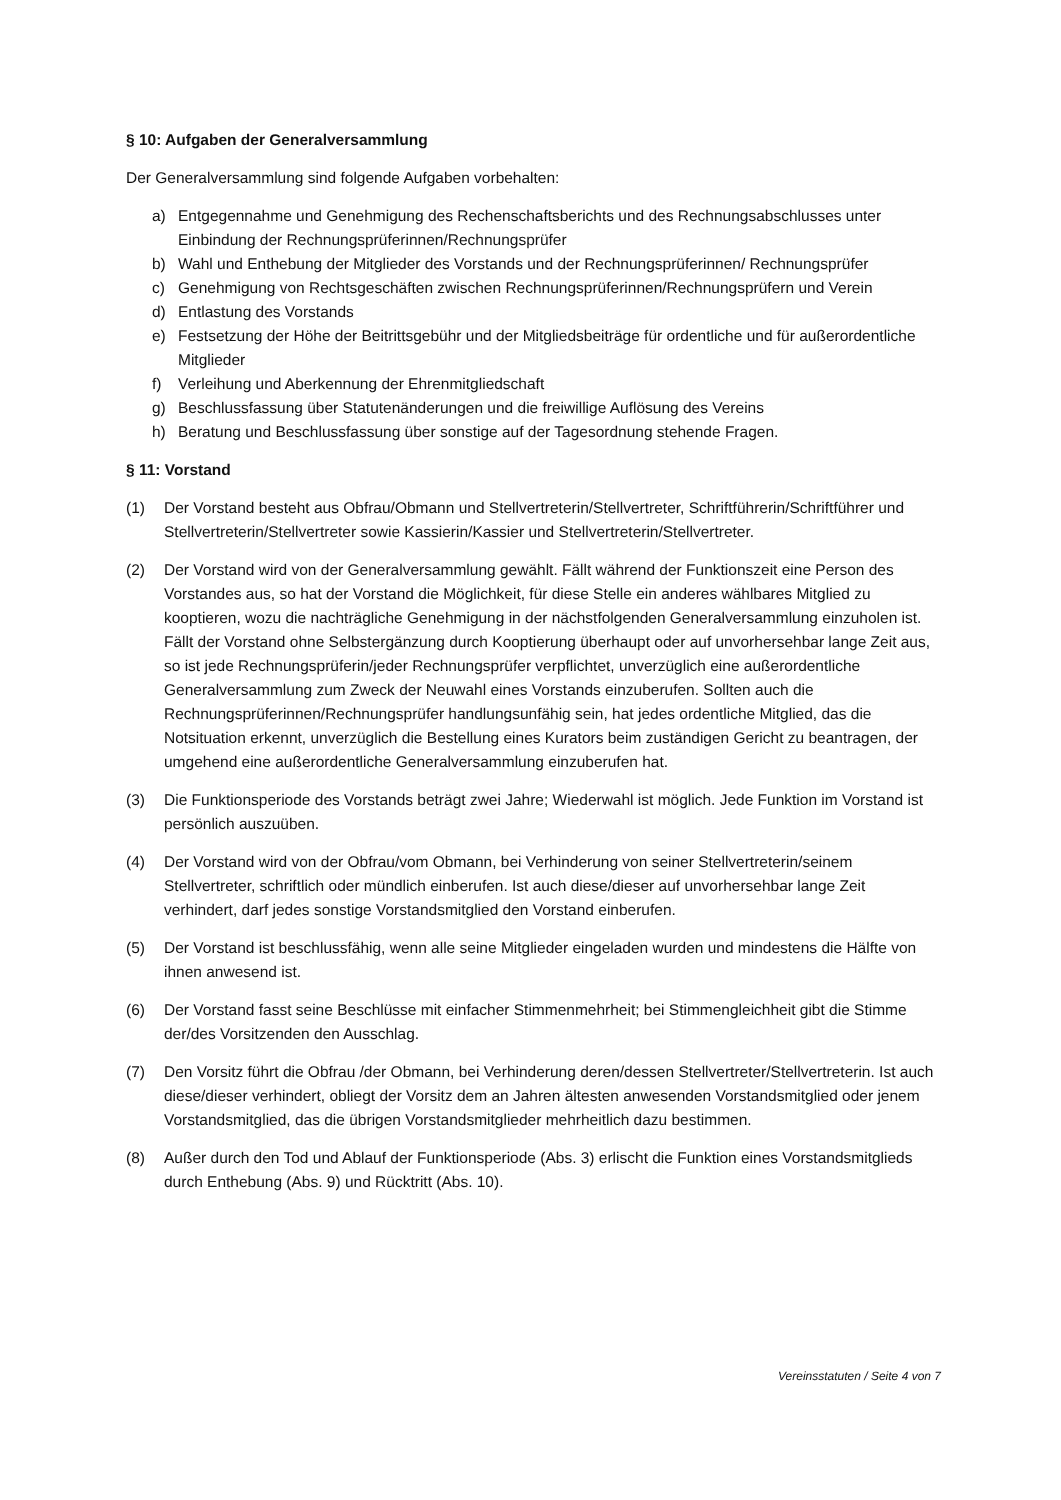§ 10: Aufgaben der Generalversammlung
Der Generalversammlung sind folgende Aufgaben vorbehalten:
a) Entgegennahme und Genehmigung des Rechenschaftsberichts und des Rechnungsabschlusses unter Einbindung der Rechnungsprüferinnen/Rechnungsprüfer
b) Wahl und Enthebung der Mitglieder des Vorstands und der Rechnungsprüferinnen/ Rechnungsprüfer
c) Genehmigung von Rechtsgeschäften zwischen Rechnungsprüferinnen/Rechnungsprüfern und Verein
d) Entlastung des Vorstands
e) Festsetzung der Höhe der Beitrittsgebühr und der Mitgliedsbeiträge für ordentliche und für außerordentliche Mitglieder
f) Verleihung und Aberkennung der Ehrenmitgliedschaft
g) Beschlussfassung über Statutenänderungen und die freiwillige Auflösung des Vereins
h) Beratung und Beschlussfassung über sonstige auf der Tagesordnung stehende Fragen.
§ 11: Vorstand
(1) Der Vorstand besteht aus Obfrau/Obmann und Stellvertreterin/Stellvertreter, Schriftführerin/Schriftführer und Stellvertreterin/Stellvertreter sowie Kassierin/Kassier und Stellvertreterin/Stellvertreter.
(2) Der Vorstand wird von der Generalversammlung gewählt. Fällt während der Funktionszeit eine Person des Vorstandes aus, so hat der Vorstand die Möglichkeit, für diese Stelle ein anderes wählbares Mitglied zu kooptieren, wozu die nachträgliche Genehmigung in der nächstfolgenden Generalversammlung einzuholen ist. Fällt der Vorstand ohne Selbstergänzung durch Kooptierung überhaupt oder auf unvorhersehbar lange Zeit aus, so ist jede Rechnungsprüferin/jeder Rechnungsprüfer verpflichtet, unverzüglich eine außerordentliche Generalversammlung zum Zweck der Neuwahl eines Vorstands einzuberufen. Sollten auch die Rechnungsprüferinnen/Rechnungsprüfer handlungsunfähig sein, hat jedes ordentliche Mitglied, das die Notsituation erkennt, unverzüglich die Bestellung eines Kurators beim zuständigen Gericht zu beantragen, der umgehend eine außerordentliche Generalversammlung einzuberufen hat.
(3) Die Funktionsperiode des Vorstands beträgt zwei Jahre; Wiederwahl ist möglich. Jede Funktion im Vorstand ist persönlich auszuüben.
(4) Der Vorstand wird von der Obfrau/vom Obmann, bei Verhinderung von seiner Stellvertreterin/seinem Stellvertreter, schriftlich oder mündlich einberufen. Ist auch diese/dieser auf unvorhersehbar lange Zeit verhindert, darf jedes sonstige Vorstandsmitglied den Vorstand einberufen.
(5) Der Vorstand ist beschlussfähig, wenn alle seine Mitglieder eingeladen wurden und mindestens die Hälfte von ihnen anwesend ist.
(6) Der Vorstand fasst seine Beschlüsse mit einfacher Stimmenmehrheit; bei Stimmengleichheit gibt die Stimme der/des Vorsitzenden den Ausschlag.
(7) Den Vorsitz führt die Obfrau /der Obmann, bei Verhinderung deren/dessen Stellvertreter/Stellvertreterin. Ist auch diese/dieser verhindert, obliegt der Vorsitz dem an Jahren ältesten anwesenden Vorstandsmitglied oder jenem Vorstandsmitglied, das die übrigen Vorstandsmitglieder mehrheitlich dazu bestimmen.
(8) Außer durch den Tod und Ablauf der Funktionsperiode (Abs. 3) erlischt die Funktion eines Vorstandsmitglieds durch Enthebung (Abs. 9) und Rücktritt (Abs. 10).
Vereinsstatuten / Seite 4 von 7